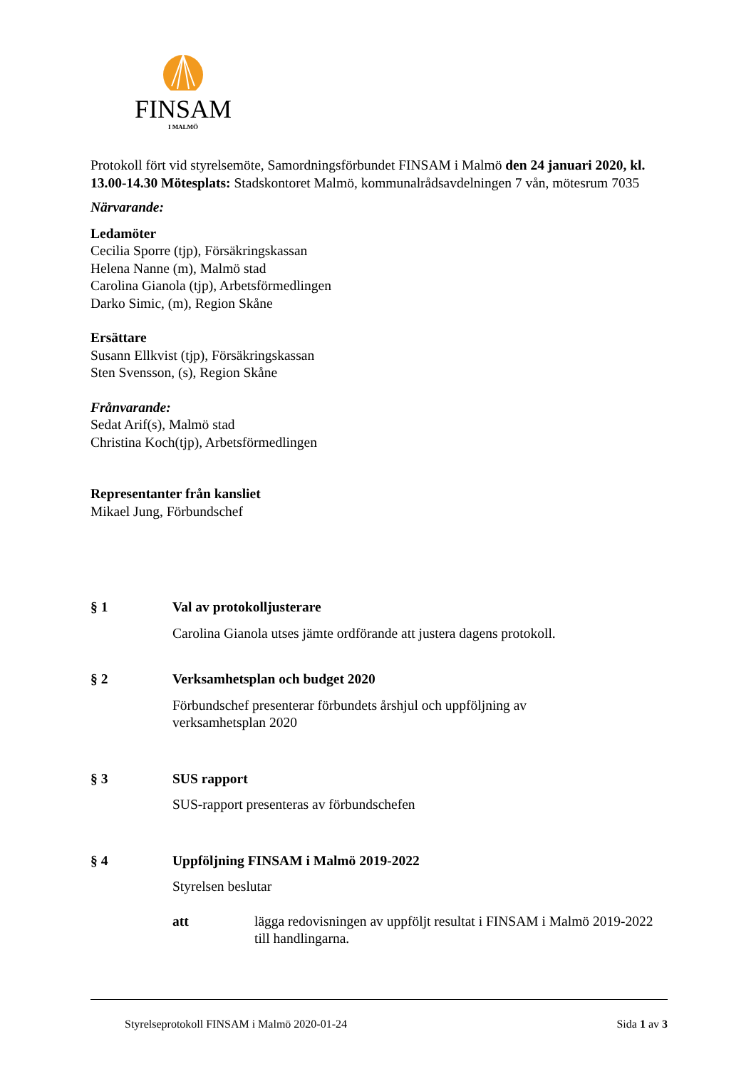FINSAM
I MALMÖ
Protokoll fört vid styrelsemöte, Samordningsförbundet FINSAM i Malmö den 24 januari 2020, kl. 13.00-14.30 Mötesplats: Stadskontoret Malmö, kommunalrådsavdelningen 7 vån, mötesrum 7035
Närvarande:
Ledamöter
Cecilia Sporre (tjp), Försäkringskassan
Helena Nanne (m), Malmö stad
Carolina Gianola (tjp), Arbetsförmedlingen
Darko Simic, (m), Region Skåne
Ersättare
Susann Ellkvist (tjp), Försäkringskassan
Sten Svensson, (s), Region Skåne
Frånvarande:
Sedat Arif(s), Malmö stad
Christina Koch(tjp), Arbetsförmedlingen
Representanter från kansliet
Mikael Jung, Förbundschef
§ 1 Val av protokolljusterare
Carolina Gianola utses jämte ordförande att justera dagens protokoll.
§ 2 Verksamhetsplan och budget 2020
Förbundschef presenterar förbundets årshjul och uppföljning av
verksamhetsplan 2020
§ 3 SUS rapport
SUS-rapport presenteras av förbundschefen
§ 4 Uppföljning FINSAM i Malmö 2019-2022
Styrelsen beslutar
att lägga redovisningen av uppföljt resultat i FINSAM i Malmö 2019-2022 till handlingarna.
Styrelseprotokoll FINSAM i Malmö 2020-01-24 Sida 1 av 3